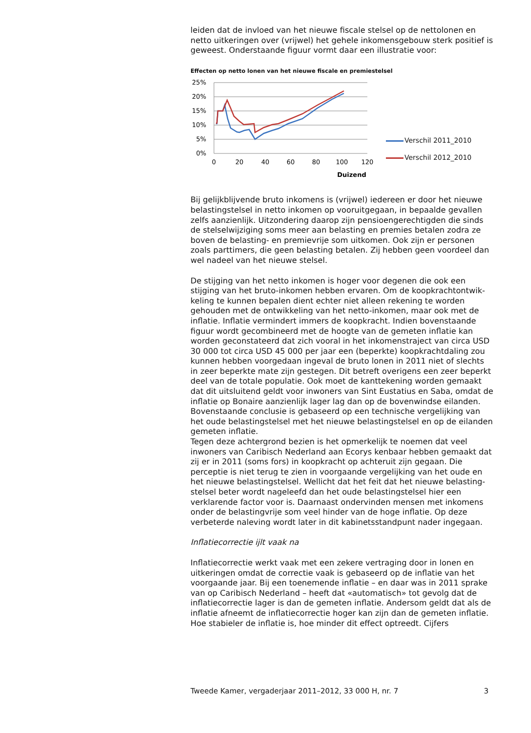leiden dat de invloed van het nieuwe fiscale stelsel op de nettolonen en netto uitkeringen over (vrijwel) het gehele inkomensgebouw sterk positief is geweest. Onderstaande figuur vormt daar een illustratie voor:
Effecten op netto lonen van het nieuwe fiscale en premiestelsel
25%
20%
15%
10%
5%
0%
0
20
40
60
80
100
120
Duizend
Verschil 2011_2010
Verschil 2012_2010
Bij gelijkblijvende bruto inkomens is (vrijwel) iedereen er door het nieuwe belastingstelsel in netto inkomen op vooruitgegaan, in bepaalde gevallen zelfs aanzienlijk. Uitzondering daarop zijn pensioengerechtigden die sinds de stelselwijziging soms meer aan belasting en premies betalen zodra ze boven de belasting- en premievrije som uitkomen. Ook zijn er personen zoals parttimers, die geen belasting betalen. Zij hebben geen voordeel dan wel nadeel van het nieuwe stelsel.
De stijging van het netto inkomen is hoger voor degenen die ook een stijging van het bruto-inkomen hebben ervaren. Om de koopkrachtontwik-keling te kunnen bepalen dient echter niet alleen rekening te worden gehouden met de ontwikkeling van het netto-inkomen, maar ook met de inflatie. Inflatie vermindert immers de koopkracht. Indien bovenstaande figuur wordt gecombineerd met de hoogte van de gemeten inflatie kan worden geconstateerd dat zich vooral in het inkomenstraject van circa USD 30 000 tot circa USD 45 000 per jaar een (beperkte) koopkrachtdaling zou kunnen hebben voorgedaan ingeval de bruto lonen in 2011 niet of slechts in zeer beperkte mate zijn gestegen. Dit betreft overigens een zeer beperkt deel van de totale populatie. Ook moet de kanttekening worden gemaakt dat dit uitsluitend geldt voor inwoners van Sint Eustatius en Saba, omdat de inflatie op Bonaire aanzienlijk lager lag dan op de bovenwindse eilanden. Bovenstaande conclusie is gebaseerd op een technische vergelijking van het oude belastingstelsel met het nieuwe belastingstelsel en op de eilanden gemeten inflatie.
Tegen deze achtergrond bezien is het opmerkelijk te noemen dat veel inwoners van Caribisch Nederland aan Ecorys kenbaar hebben gemaakt dat zij er in 2011 (soms fors) in koopkracht op achteruit zijn gegaan. Die perceptie is niet terug te zien in voorgaande vergelijking van het oude en het nieuwe belastingstelsel. Wellicht dat het feit dat het nieuwe belasting-stelsel beter wordt nageleefd dan het oude belastingstelsel hier een verklarende factor voor is. Daarnaast ondervinden mensen met inkomens onder de belastingvrije som veel hinder van de hoge inflatie. Op deze verbeterde naleving wordt later in dit kabinetsstandpunt nader ingegaan.
Inflatiecorrectie ijlt vaak na
Inflatiecorrectie werkt vaak met een zekere vertraging door in lonen en uitkeringen omdat de correctie vaak is gebaseerd op de inflatie van het voorgaande jaar. Bij een toenemende inflatie – en daar was in 2011 sprake van op Caribisch Nederland – heeft dat «automatisch» tot gevolg dat de inflatiecorrectie lager is dan de gemeten inflatie. Andersom geldt dat als de inflatie afneemt de inflatiecorrectie hoger kan zijn dan de gemeten inflatie. Hoe stabieler de inflatie is, hoe minder dit effect optreedt. Cijfers
Tweede Kamer, vergaderjaar 2011–2012, 33 000 H, nr. 7 3